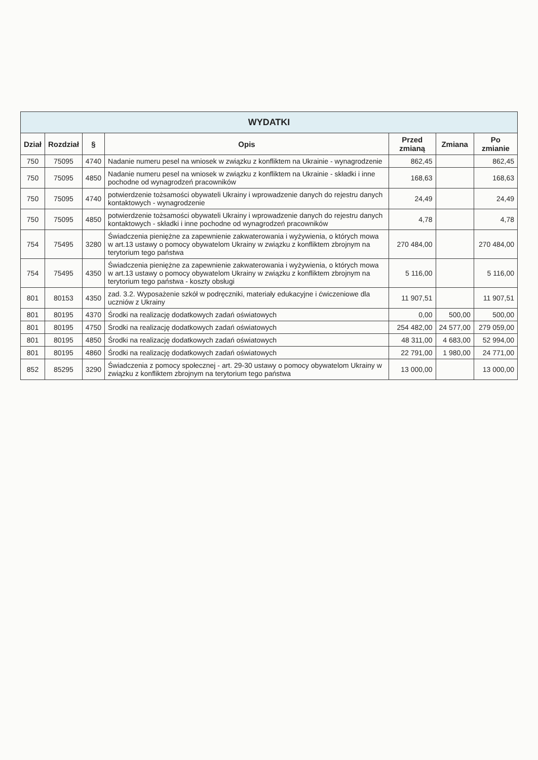| WYDATKI | | | | | | |
| --- | --- | --- | --- | --- | --- | --- |
| Dział | Rozdział | § | Opis | Przed zmianą | Zmiana | Po zmianie |
| 750 | 75095 | 4740 | Nadanie numeru pesel na wniosek w związku z konfliktem na Ukrainie - wynagrodzenie | 862,45 | | 862,45 |
| 750 | 75095 | 4850 | Nadanie numeru pesel na wniosek w związku z konfliktem na Ukrainie - składki i inne pochodne od wynagrodzeń pracowników | 168,63 | | 168,63 |
| 750 | 75095 | 4740 | potwierdzenie tożsamości obywateli Ukrainy i wprowadzenie danych do rejestru danych kontaktowych - wynagrodzenie | 24,49 | | 24,49 |
| 750 | 75095 | 4850 | potwierdzenie tożsamości obywateli Ukrainy i wprowadzenie danych do rejestru danych kontaktowych - składki i inne pochodne od wynagrodzeń pracowników | 4,78 | | 4,78 |
| 754 | 75495 | 3280 | Świadczenia pieniężne za zapewnienie zakwaterowania i wyżywienia, o których mowa w art.13 ustawy o pomocy obywatelom Ukrainy w związku z konfliktem zbrojnym na terytorium tego państwa | 270 484,00 | | 270 484,00 |
| 754 | 75495 | 4350 | Świadczenia pieniężne za zapewnienie zakwaterowania i wyżywienia, o których mowa w art.13 ustawy o pomocy obywatelom Ukrainy w związku z konfliktem zbrojnym na terytorium tego państwa - koszty obsługi | 5 116,00 | | 5 116,00 |
| 801 | 80153 | 4350 | zad. 3.2. Wyposażenie szkół w podręczniki, materiały edukacyjne i ćwiczeniowe dla uczniów z Ukrainy | 11 907,51 | | 11 907,51 |
| 801 | 80195 | 4370 | Środki na realizację dodatkowych zadań oświatowych | 0,00 | 500,00 | 500,00 |
| 801 | 80195 | 4750 | Środki na realizację dodatkowych zadań oświatowych | 254 482,00 | 24 577,00 | 279 059,00 |
| 801 | 80195 | 4850 | Środki na realizację dodatkowych zadań oświatowych | 48 311,00 | 4 683,00 | 52 994,00 |
| 801 | 80195 | 4860 | Środki na realizację dodatkowych zadań oświatowych | 22 791,00 | 1 980,00 | 24 771,00 |
| 852 | 85295 | 3290 | Świadczenia z pomocy społecznej - art. 29-30 ustawy o pomocy obywatelom Ukrainy w związku z konfliktem zbrojnym na terytorium tego państwa | 13 000,00 | | 13 000,00 |